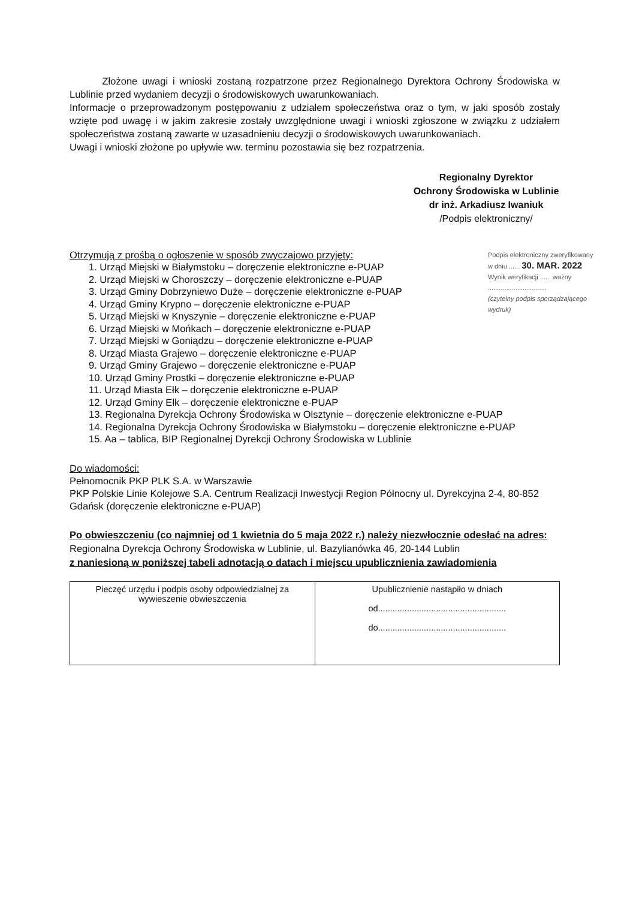Złożone uwagi i wnioski zostaną rozpatrzone przez Regionalnego Dyrektora Ochrony Środowiska w Lublinie przed wydaniem decyzji o środowiskowych uwarunkowaniach.
Informacje o przeprowadzonym postępowaniu z udziałem społeczeństwa oraz o tym, w jaki sposób zostały wzięte pod uwagę i w jakim zakresie zostały uwzględnione uwagi i wnioski zgłoszone w związku z udziałem społeczeństwa zostaną zawarte w uzasadnieniu decyzji o środowiskowych uwarunkowaniach.
Uwagi i wnioski złożone po upływie ww. terminu pozostawia się bez rozpatrzenia.
Regionalny Dyrektor
Ochrony Środowiska w Lublinie
dr inż. Arkadiusz Iwaniuk
/Podpis elektroniczny/
Otrzymują z prośbą o ogłoszenie w sposób zwyczajowo przyjęty:
1. Urząd Miejski w Białymstoku – doręczenie elektroniczne e-PUAP
2. Urząd Miejski w Choroszczy – doręczenie elektroniczne e-PUAP
3. Urząd Gminy Dobrzyniewo Duże – doręczenie elektroniczne e-PUAP
4. Urząd Gminy Krypno – doręczenie elektroniczne e-PUAP
5. Urząd Miejski w Knyszynie – doręczenie elektroniczne e-PUAP
6. Urząd Miejski w Mońkach – doręczenie elektroniczne e-PUAP
7. Urząd Miejski w Goniądzu – doręczenie elektroniczne e-PUAP
8. Urząd Miasta Grajewo – doręczenie elektroniczne e-PUAP
9. Urząd Gminy Grajewo – doręczenie elektroniczne e-PUAP
10. Urząd Gminy Prostki – doręczenie elektroniczne e-PUAP
11. Urząd Miasta Ełk – doręczenie elektroniczne e-PUAP
12. Urząd Gminy Ełk – doręczenie elektroniczne e-PUAP
13. Regionalna Dyrekcja Ochrony Środowiska w Olsztynie – doręczenie elektroniczne e-PUAP
14. Regionalna Dyrekcja Ochrony Środowiska w Białymstoku – doręczenie elektroniczne e-PUAP
15. Aa – tablica, BIP Regionalnej Dyrekcji Ochrony Środowiska w Lublinie
Podpis elektroniczny zweryfikowany
w dniu ...... 30. MAR. 2022
Wynik weryfikacji ...... ważny
................................
(czytelny podpis sporządzającego wydruk)
Do wiadomości:
Pełnomocnik PKP PLK S.A. w Warszawie
PKP Polskie Linie Kolejowe S.A. Centrum Realizacji Inwestycji Region Północny ul. Dyrekcyjna 2-4, 80-852 Gdańsk (doręczenie elektroniczne e-PUAP)
Po obwieszczeniu (co najmniej od 1 kwietnia do 5 maja 2022 r.) należy niezwłocznie odesłać na adres: Regionalna Dyrekcja Ochrony Środowiska w Lublinie, ul. Bazylianówka 46, 20-144 Lublin
z naniesioną w poniższej tabeli adnotacją o datach i miejscu upublicznienia zawiadomienia
| Pieczęć urzędu i podpis osoby odpowiedzialnej za wywieszenie obwieszczenia | Upublicznienie nastąpiło w dniach od..................................................... do..................................................... |